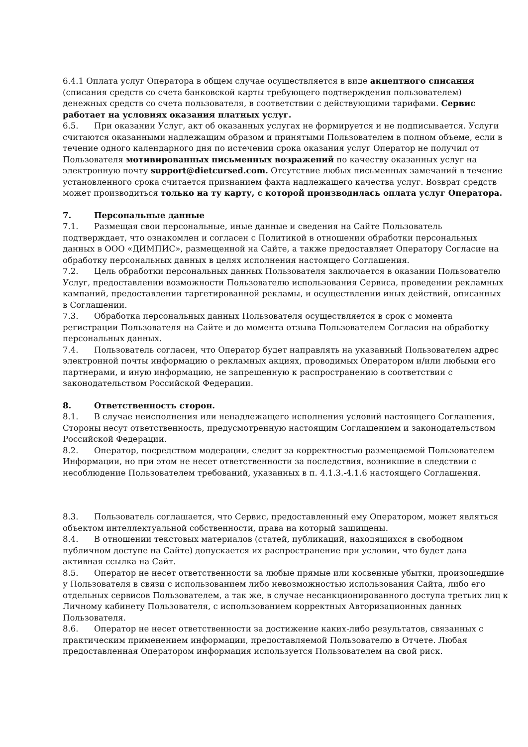6.4.1 Оплата услуг Оператора в общем случае осуществляется в виде акцептного списания (списания средств со счета банковской карты требующего подтверждения пользователем) денежных средств со счета пользователя, в соответствии с действующими тарифами. Сервис работает на условиях оказания платных услуг.
6.5. При оказании Услуг, акт об оказанных услугах не формируется и не подписывается. Услуги считаются оказанными надлежащим образом и принятыми Пользователем в полном объеме, если в течение одного календарного дня по истечении срока оказания услуг Оператор не получил от Пользователя мотивированных письменных возражений по качеству оказанных услуг на электронную почту support@dietcursed.com. Отсутствие любых письменных замечаний в течение установленного срока считается признанием факта надлежащего качества услуг. Возврат средств может производиться только на ту карту, с которой производилась оплата услуг Оператора.
7. Персональные данные
7.1. Размещая свои персональные, иные данные и сведения на Сайте Пользователь подтверждает, что ознакомлен и согласен с Политикой в отношении обработки персональных данных в ООО «ДИМПИС», размещенной на Сайте, а также предоставляет Оператору Согласие на обработку персональных данных в целях исполнения настоящего Соглашения.
7.2. Цель обработки персональных данных Пользователя заключается в оказании Пользователю Услуг, предоставлении возможности Пользователю использования Сервиса, проведении рекламных кампаний, предоставлении таргетированной рекламы, и осуществлении иных действий, описанных в Соглашении.
7.3. Обработка персональных данных Пользователя осуществляется в срок с момента регистрации Пользователя на Сайте и до момента отзыва Пользователем Согласия на обработку персональных данных.
7.4. Пользователь согласен, что Оператор будет направлять на указанный Пользователем адрес электронной почты информацию о рекламных акциях, проводимых Оператором и/или любыми его партнерами, и иную информацию, не запрещенную к распространению в соответствии с законодательством Российской Федерации.
8. Ответственность сторон.
8.1. В случае неисполнения или ненадлежащего исполнения условий настоящего Соглашения, Стороны несут ответственность, предусмотренную настоящим Соглашением и законодательством Российской Федерации.
8.2. Оператор, посредством модерации, следит за корректностью размещаемой Пользователем Информации, но при этом не несет ответственности за последствия, возникшие в следствии с несоблюдение Пользователем требований, указанных в п. 4.1.3.-4.1.6 настоящего Соглашения.
8.3. Пользователь соглашается, что Сервис, предоставленный ему Оператором, может являться объектом интеллектуальной собственности, права на который защищены.
8.4. В отношении текстовых материалов (статей, публикаций, находящихся в свободном публичном доступе на Сайте) допускается их распространение при условии, что будет дана активная ссылка на Сайт.
8.5. Оператор не несет ответственности за любые прямые или косвенные убытки, произошедшие у Пользователя в связи с использованием либо невозможностью использования Сайта, либо его отдельных сервисов Пользователем, а так же, в случае несанкционированного доступа третьих лиц к Личному кабинету Пользователя, с использованием корректных Авторизационных данных Пользователя.
8.6. Оператор не несет ответственности за достижение каких-либо результатов, связанных с практическим применением информации, предоставляемой Пользователю в Отчете. Любая предоставленная Оператором информация используется Пользователем на свой риск.